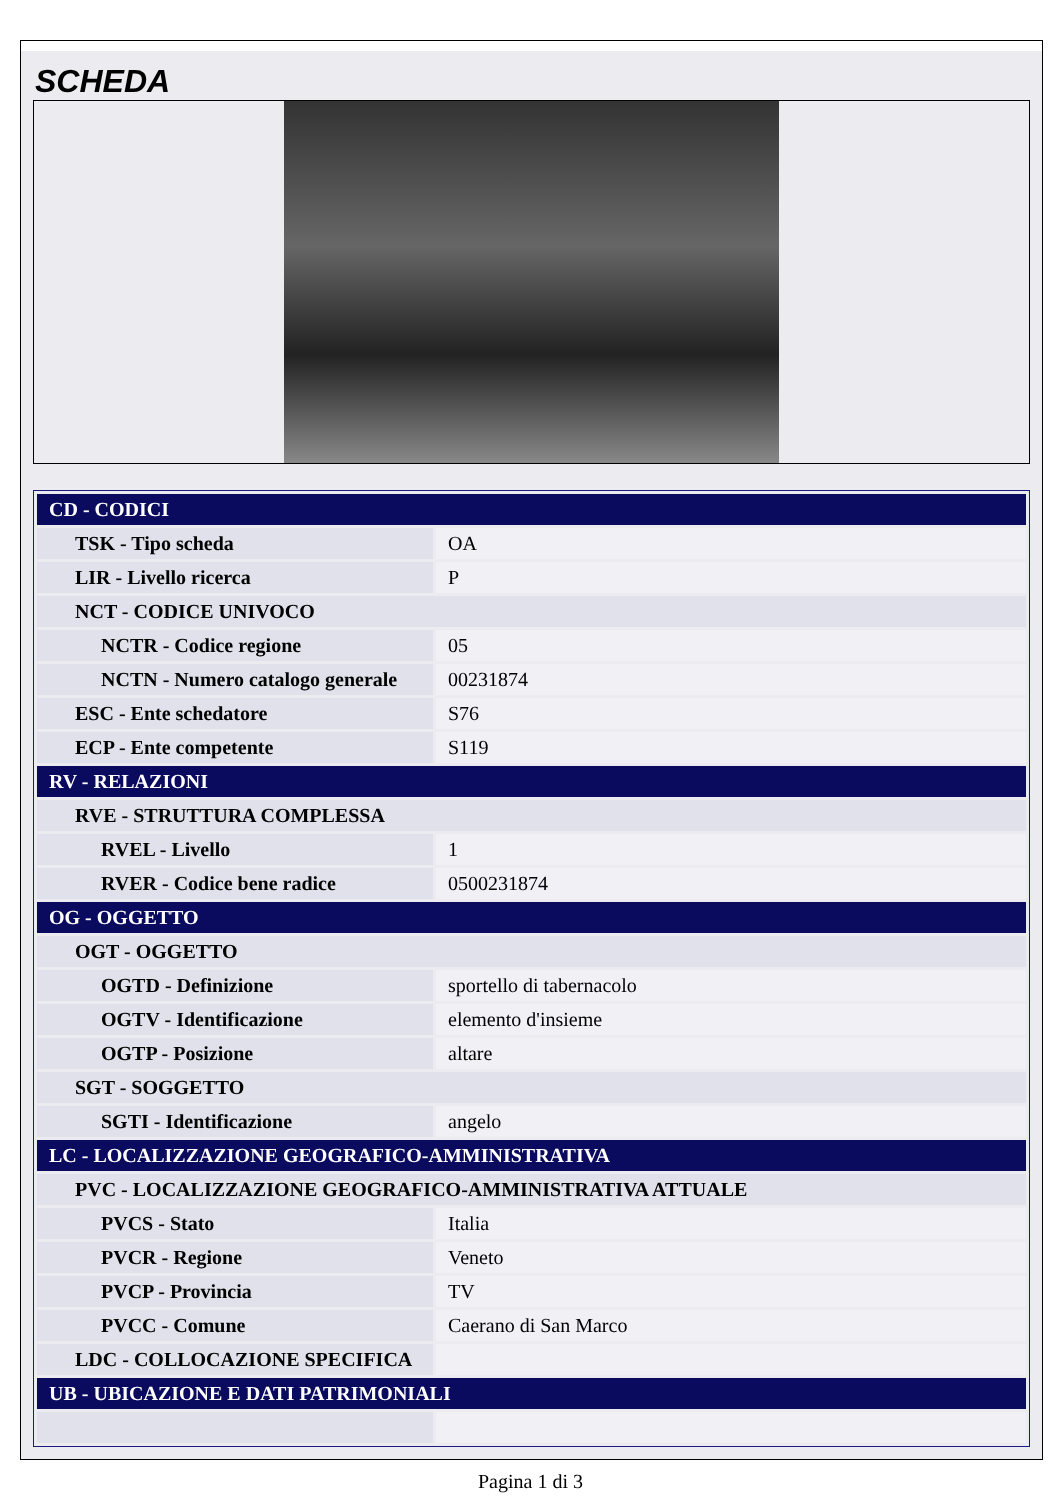SCHEDA
| CD - CODICI | |
| --- | --- |
| TSK - Tipo scheda | OA |
| LIR - Livello ricerca | P |
| NCT - CODICE UNIVOCO | |
| NCTR - Codice regione | 05 |
| NCTN - Numero catalogo generale | 00231874 |
| ESC - Ente schedatore | S76 |
| ECP - Ente competente | S119 |
| RV - RELAZIONI | |
| RVE - STRUTTURA COMPLESSA | |
| RVEL - Livello | 1 |
| RVER - Codice bene radice | 0500231874 |
| OG - OGGETTO | |
| OGT - OGGETTO | |
| OGTD - Definizione | sportello di tabernacolo |
| OGTV - Identificazione | elemento d'insieme |
| OGTP - Posizione | altare |
| SGT - SOGGETTO | |
| SGTI - Identificazione | angelo |
| LC - LOCALIZZAZIONE GEOGRAFICO-AMMINISTRATIVA | |
| PVC - LOCALIZZAZIONE GEOGRAFICO-AMMINISTRATIVA ATTUALE | |
| PVCS - Stato | Italia |
| PVCR - Regione | Veneto |
| PVCP - Provincia | TV |
| PVCC - Comune | Caerano di San Marco |
| LDC - COLLOCAZIONE SPECIFICA | |
| UB - UBICAZIONE E DATI PATRIMONIALI | |
Pagina 1 di 3